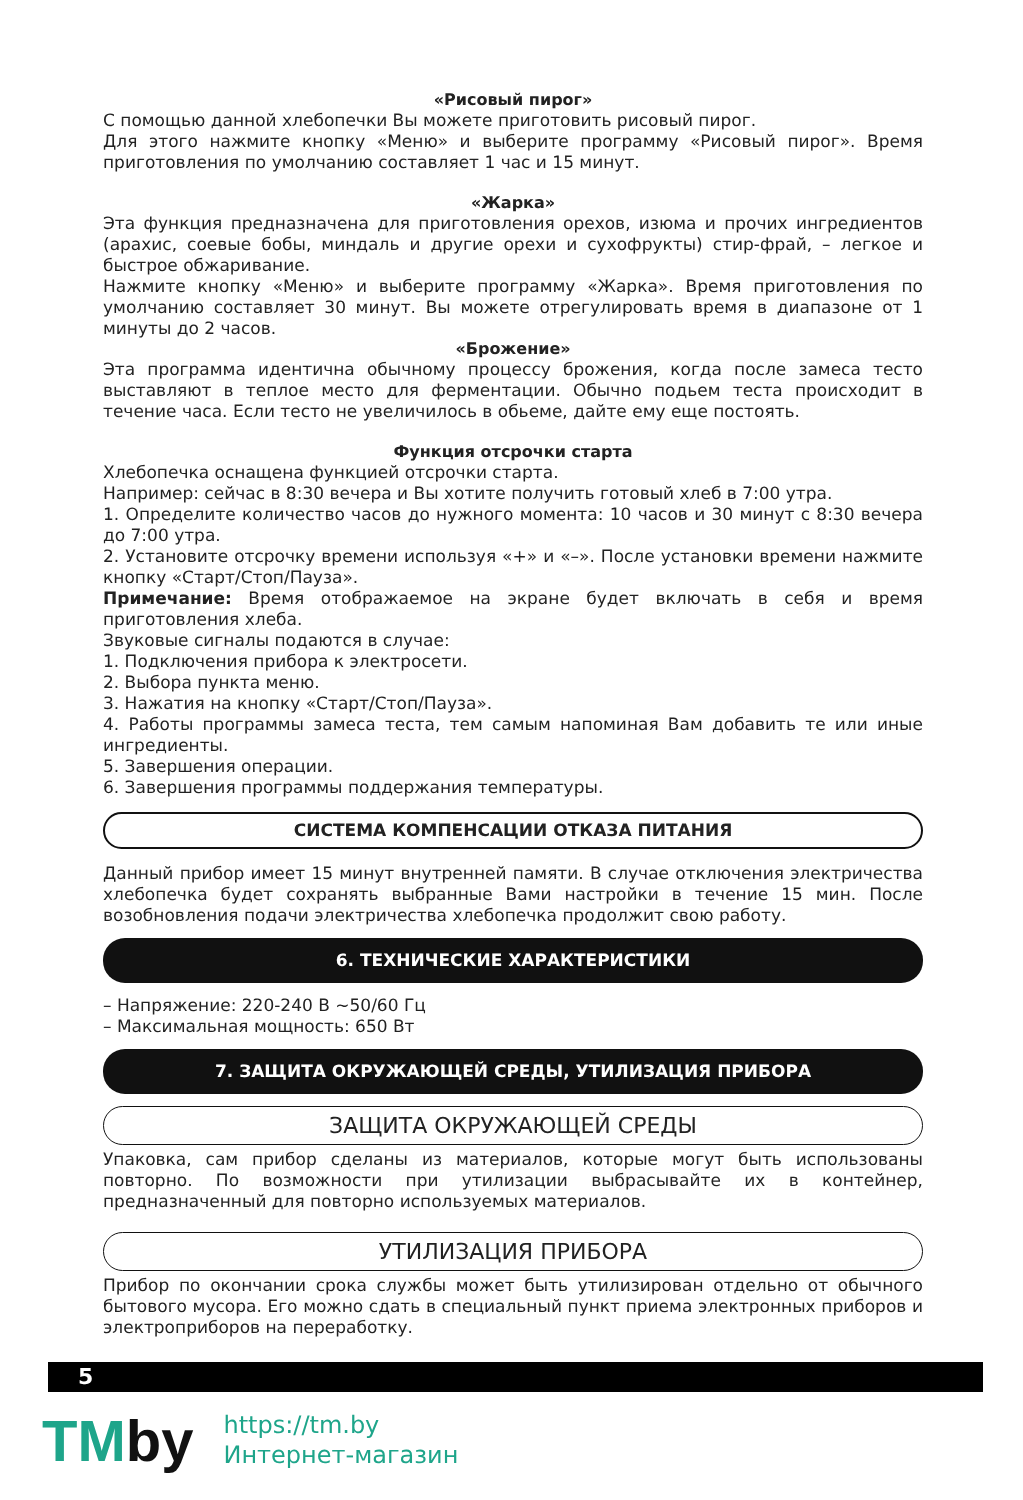«Рисовый пирог»
С помощью данной хлебопечки Вы можете приготовить рисовый пирог.
Для этого нажмите кнопку «Меню» и выберите программу «Рисовый пирог». Время приготовления по умолчанию составляет 1 час и 15 минут.
«Жарка»
Эта функция предназначена для приготовления орехов, изюма и прочих ингредиентов (арахис, соевые бобы, миндаль и другие орехи и сухофрукты) стир-фрай, – легкое и быстрое обжаривание.
Нажмите кнопку «Меню» и выберите программу «Жарка». Время приготовления по умолчанию составляет 30 минут. Вы можете отрегулировать время в диапазоне от 1 минуты до 2 часов.
«Брожение»
Эта программа идентична обычному процессу брожения, когда после замеса тесто выставляют в теплое место для ферментации. Обычно подьем теста происходит в течение часа. Если тесто не увеличилось в обьеме, дайте ему еще постоять.
Функция отсрочки старта
Хлебопечка оснащена функцией отсрочки старта.
Например: сейчас в 8:30 вечера и Вы хотите получить готовый хлеб в 7:00 утра.
1. Определите количество часов до нужного момента: 10 часов и 30 минут с 8:30 вечера до 7:00 утра.
2. Установите отсрочку времени используя «+» и «–». После установки времени нажмите кнопку «Старт/Стоп/Пауза».
Примечание: Время отображаемое на экране будет включать в себя и время приготовления хлеба.
Звуковые сигналы подаются в случае:
1. Подключения прибора к электросети.
2. Выбора пункта меню.
3. Нажатия на кнопку «Старт/Стоп/Пауза».
4. Работы программы замеса теста, тем самым напоминая Вам добавить те или иные ингредиенты.
5. Завершения операции.
6. Завершения программы поддержания температуры.
СИСТЕМА КОМПЕНСАЦИИ ОТКАЗА ПИТАНИЯ
Данный прибор имеет 15 минут внутренней памяти. В случае отключения электричества хлебопечка будет сохранять выбранные Вами настройки в течение 15 мин. После возобновления подачи электричества хлебопечка продолжит свою работу.
6. ТЕХНИЧЕСКИЕ ХАРАКТЕРИСТИКИ
– Напряжение: 220-240 В ~50/60 Гц
– Максимальная мощность: 650 Вт
7. ЗАЩИТА ОКРУЖАЮЩЕЙ СРЕДЫ, УТИЛИЗАЦИЯ ПРИБОРА
ЗАЩИТА ОКРУЖАЮЩЕЙ СРЕДЫ
Упаковка, сам прибор сделаны из материалов, которые могут быть использованы повторно. По возможности при утилизации выбрасывайте их в контейнер, предназначенный для повторно используемых материалов.
УТИЛИЗАЦИЯ ПРИБОРА
Прибор по окончании срока службы может быть утилизирован отдельно от обычного бытового мусора. Его можно сдать в специальный пункт приема электронных приборов и электроприборов на переработку.
5
TMby
https://tm.by
Интернет-магазин